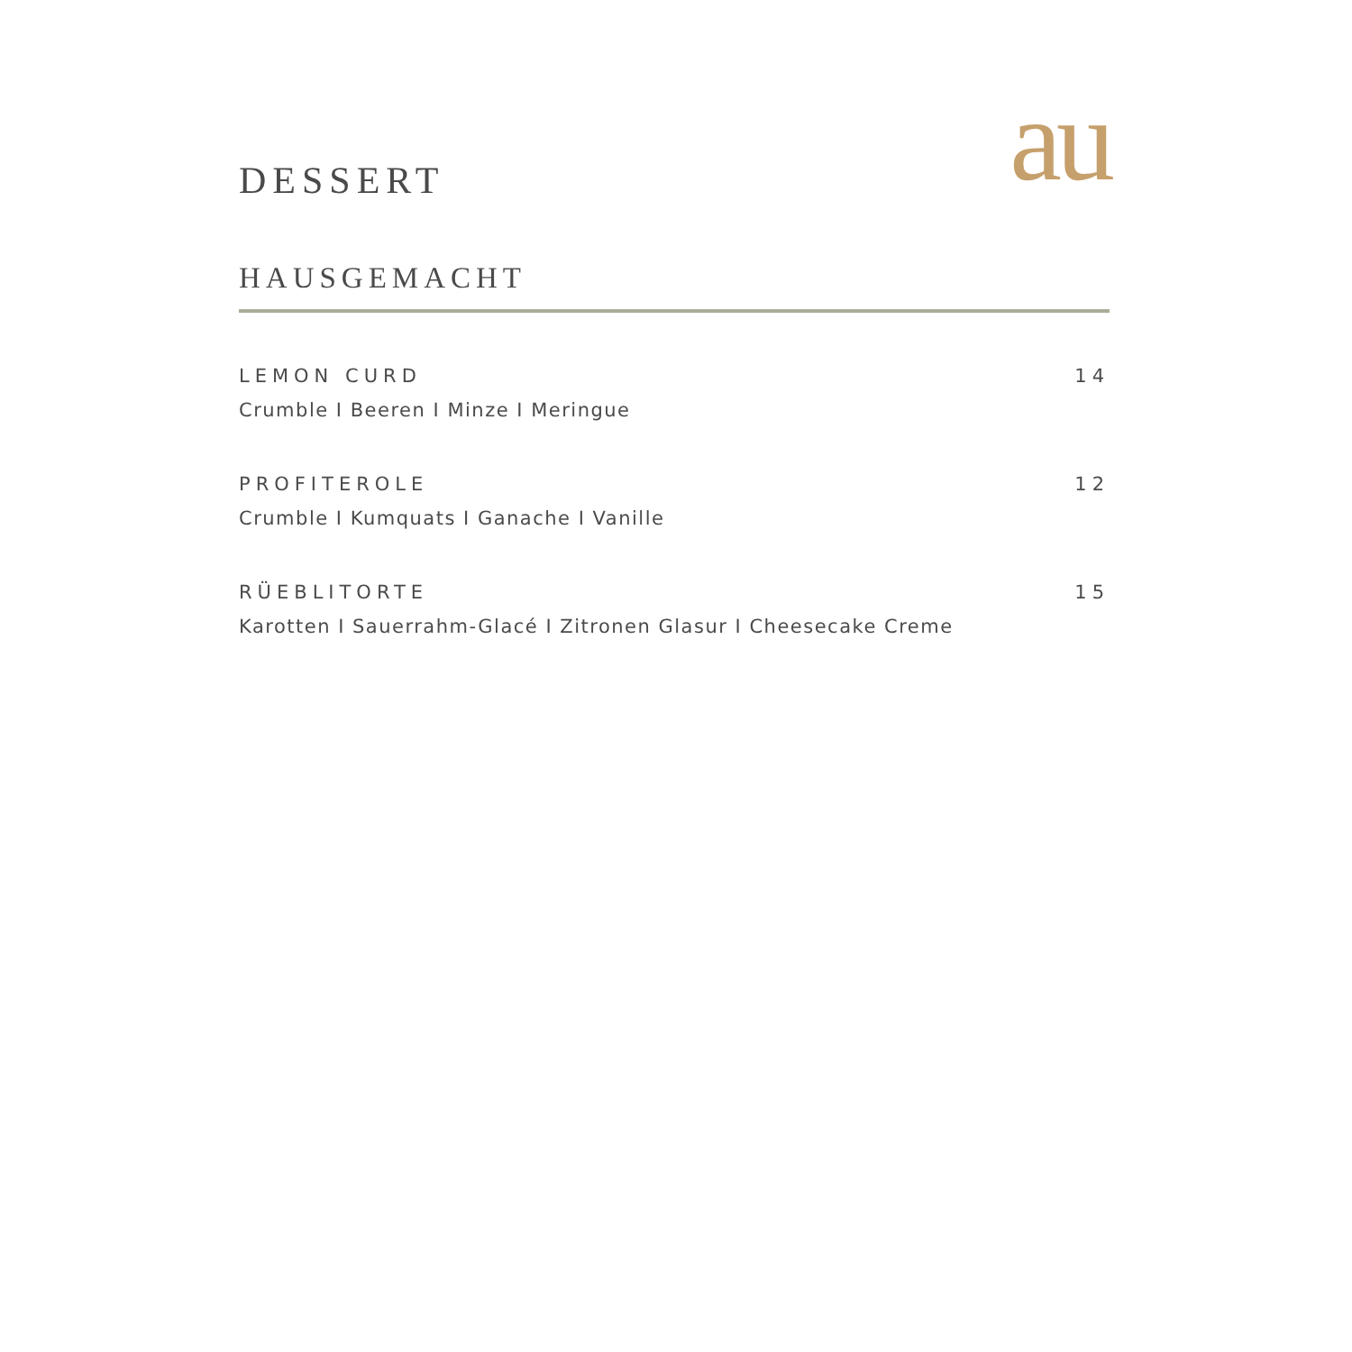DESSERT
au
HAUSGEMACHT
LEMON CURD 14
Crumble I Beeren I Minze I Meringue
PROFITEROLE 12
Crumble I Kumquats I Ganache I Vanille
RÜEBLITORTE 15
Karotten I Sauerrahm-Glacé I Zitronen Glasur I Cheesecake Creme